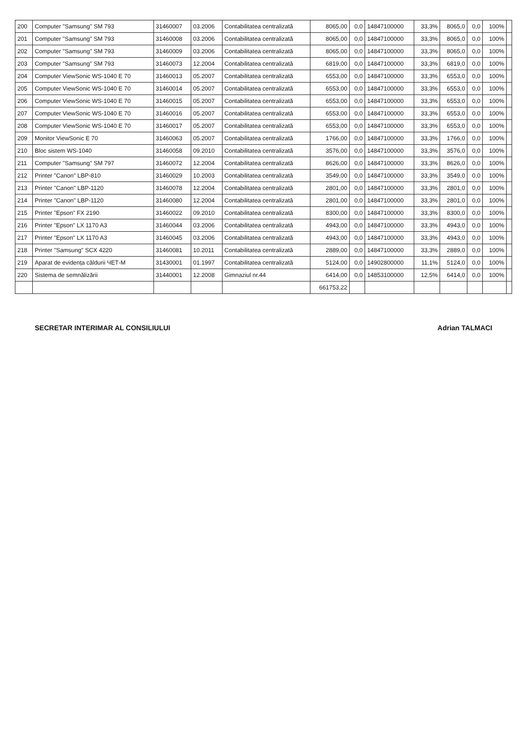| 200 | Computer "Samsung" SM 793 | 31460007 | 03.2006 | Contabilitatea centralizată | 8065,00 | 0,0 | 14847100000 | 33,3% | 8065,0 | 0,0 | 100% | |
| 201 | Computer "Samsung" SM 793 | 31460008 | 03.2006 | Contabilitatea centralizată | 8065,00 | 0,0 | 14847100000 | 33,3% | 8065,0 | 0,0 | 100% | |
| 202 | Computer "Samsung" SM 793 | 31460009 | 03.2006 | Contabilitatea centralizată | 8065,00 | 0,0 | 14847100000 | 33,3% | 8065,0 | 0,0 | 100% | |
| 203 | Computer "Samsung" SM 793 | 31460073 | 12.2004 | Contabilitatea centralizată | 6819,00 | 0,0 | 14847100000 | 33,3% | 6819,0 | 0,0 | 100% | |
| 204 | Computer ViewSonic WS-1040 E 70 | 31460013 | 05.2007 | Contabilitatea centralizată | 6553,00 | 0,0 | 14847100000 | 33,3% | 6553,0 | 0,0 | 100% | |
| 205 | Computer ViewSonic WS-1040 E 70 | 31460014 | 05.2007 | Contabilitatea centralizată | 6553,00 | 0,0 | 14847100000 | 33,3% | 6553,0 | 0,0 | 100% | |
| 206 | Computer ViewSonic WS-1040 E 70 | 31460015 | 05.2007 | Contabilitatea centralizată | 6553,00 | 0,0 | 14847100000 | 33,3% | 6553,0 | 0,0 | 100% | |
| 207 | Computer ViewSonic WS-1040 E 70 | 31460016 | 05.2007 | Contabilitatea centralizată | 6553,00 | 0,0 | 14847100000 | 33,3% | 6553,0 | 0,0 | 100% | |
| 208 | Computer ViewSonic WS-1040 E 70 | 31460017 | 05.2007 | Contabilitatea centralizată | 6553,00 | 0,0 | 14847100000 | 33,3% | 6553,0 | 0,0 | 100% | |
| 209 | Monitor ViewSonic E 70 | 31460063 | 05.2007 | Contabilitatea centralizată | 1766,00 | 0,0 | 14847100000 | 33,3% | 1766,0 | 0,0 | 100% | |
| 210 | Bloc sistem WS-1040 | 31460058 | 09.2010 | Contabilitatea centralizată | 3576,00 | 0,0 | 14847100000 | 33,3% | 3576,0 | 0,0 | 100% | |
| 211 | Computer "Samsung" SM 797 | 31460072 | 12.2004 | Contabilitatea centralizată | 8626,00 | 0,0 | 14847100000 | 33,3% | 8626,0 | 0,0 | 100% | |
| 212 | Printer "Canon" LBP-810 | 31460029 | 10.2003 | Contabilitatea centralizată | 3549,00 | 0,0 | 14847100000 | 33,3% | 3549,0 | 0,0 | 100% | |
| 213 | Printer "Canon" LBP-1120 | 31460078 | 12.2004 | Contabilitatea centralizată | 2801,00 | 0,0 | 14847100000 | 33,3% | 2801,0 | 0,0 | 100% | |
| 214 | Printer "Canon" LBP-1120 | 31460080 | 12.2004 | Contabilitatea centralizată | 2801,00 | 0,0 | 14847100000 | 33,3% | 2801,0 | 0,0 | 100% | |
| 215 | Printer "Epson" FX 2190 | 31460022 | 09.2010 | Contabilitatea centralizată | 8300,00 | 0,0 | 14847100000 | 33,3% | 8300,0 | 0,0 | 100% | |
| 216 | Printer "Epson" LX 1170 A3 | 31460044 | 03.2006 | Contabilitatea centralizată | 4943,00 | 0,0 | 14847100000 | 33,3% | 4943,0 | 0,0 | 100% | |
| 217 | Printer "Epson" LX 1170 A3 | 31460045 | 03.2006 | Contabilitatea centralizată | 4943,00 | 0,0 | 14847100000 | 33,3% | 4943,0 | 0,0 | 100% | |
| 218 | Printer "Samsung" SCX 4220 | 31460081 | 10.2011 | Contabilitatea centralizată | 2889,00 | 0,0 | 14847100000 | 33,3% | 2889,0 | 0,0 | 100% | |
| 219 | Aparat de evidența căldurii ЧЕТ-М | 31430001 | 01.1997 | Contabilitatea centralizată | 5124,00 | 0,0 | 14902800000 | 11,1% | 5124,0 | 0,0 | 100% | |
| 220 | Sistema de semnălizării | 31440001 | 12.2008 | Gimnaziul nr.44 | 6414,00 | 0,0 | 14853100000 | 12,5% | 6414,0 | 0,0 | 100% | |
| | | | | | 661753,22 | | | | | | | |
SECRETAR INTERIMAR AL CONSILIULUI Adrian TALMACI